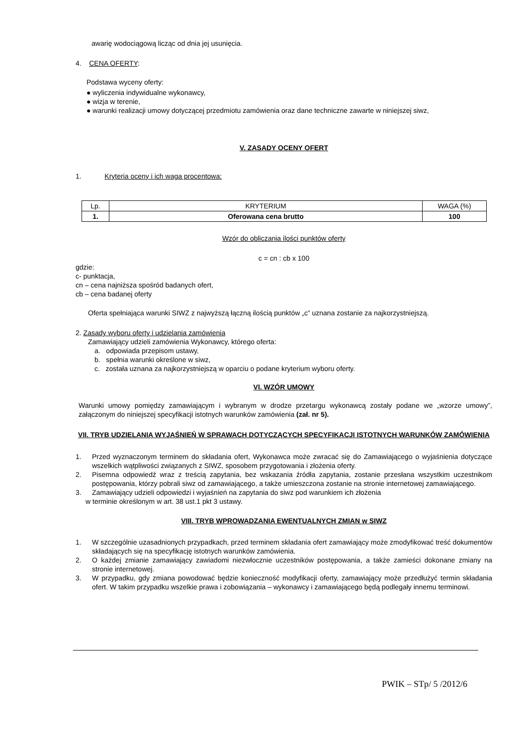awarię wodociągową licząc od dnia jej usunięcia.
4. CENA OFERTY:
Podstawa wyceny oferty:
● wyliczenia indywidualne wykonawcy,
● wizja w terenie,
● warunki realizacji umowy dotyczącej przedmiotu zamówienia oraz dane techniczne zawarte w niniejszej siwz,
V. ZASADY OCENY OFERT
1. Kryteria oceny i ich waga procentowa:
| Lp. | KRYTERIUM | WAGA (%) |
| 1. | Oferowana cena brutto | 100 |
Wzór do obliczania ilości punktów oferty
c = cn : cb x 100
gdzie:
c- punktacja,
cn – cena najniższa spośród badanych ofert,
cb – cena badanej oferty
Oferta spełniająca warunki SIWZ z najwyższą łączną ilością punktów „c” uznana zostanie za najkorzystniejszą.
2. Zasady wyboru oferty i udzielania zamówienia
Zamawiający udzieli zamówienia Wykonawcy, którego oferta:
a. odpowiada przepisom ustawy,
b. spełnia warunki określone w siwz,
c. została uznana za najkorzystniejszą w oparciu o podane kryterium wyboru oferty.
VI. WZÓR UMOWY
Warunki umowy pomiędzy zamawiającym i wybranym w drodze przetargu wykonawcą zostały podane we „wzorze umowy”, załączonym do niniejszej specyfikacji istotnych warunków zamówienia (zał. nr 5).
VII. TRYB UDZIELANIA WYJAŚNIEŃ W SPRAWACH DOTYCZĄCYCH SPECYFIKACJI ISTOTNYCH WARUNKÓW ZAMÓWIENIA
1. Przed wyznaczonym terminem do składania ofert, Wykonawca może zwracać się do Zamawiającego o wyjaśnienia dotyczące wszelkich wątpliwości związanych z SIWZ, sposobem przygotowania i złożenia oferty.
2. Pisemna odpowiedź wraz z treścią zapytania, bez wskazania źródła zapytania, zostanie przesłana wszystkim uczestnikom postępowania, którzy pobrali siwz od zamawiającego, a także umieszczona zostanie na stronie internetowej zamawiającego.
3. Zamawiający udzieli odpowiedzi i wyjaśnień na zapytania do siwz pod warunkiem ich złożenia
w terminie określonym w art. 38 ust.1 pkt 3 ustawy.
VIII. TRYB WPROWADZANIA EWENTUALNYCH ZMIAN w SIWZ
1. W szczególnie uzasadnionych przypadkach, przed terminem składania ofert zamawiający może zmodyfikować treść dokumentów składających się na specyfikację istotnych warunków zamówienia.
2. O każdej zmianie zamawiający zawiadomi niezwłocznie uczestników postępowania, a także zamieści dokonane zmiany na stronie internetowej.
3. W przypadku, gdy zmiana powodować będzie konieczność modyfikacji oferty, zamawiający może przedłużyć termin składania ofert. W takim przypadku wszelkie prawa i zobowiązania – wykonawcy i zamawiającego będą podlegały innemu terminowi.
PWIK – STp/ 5 /2012/6